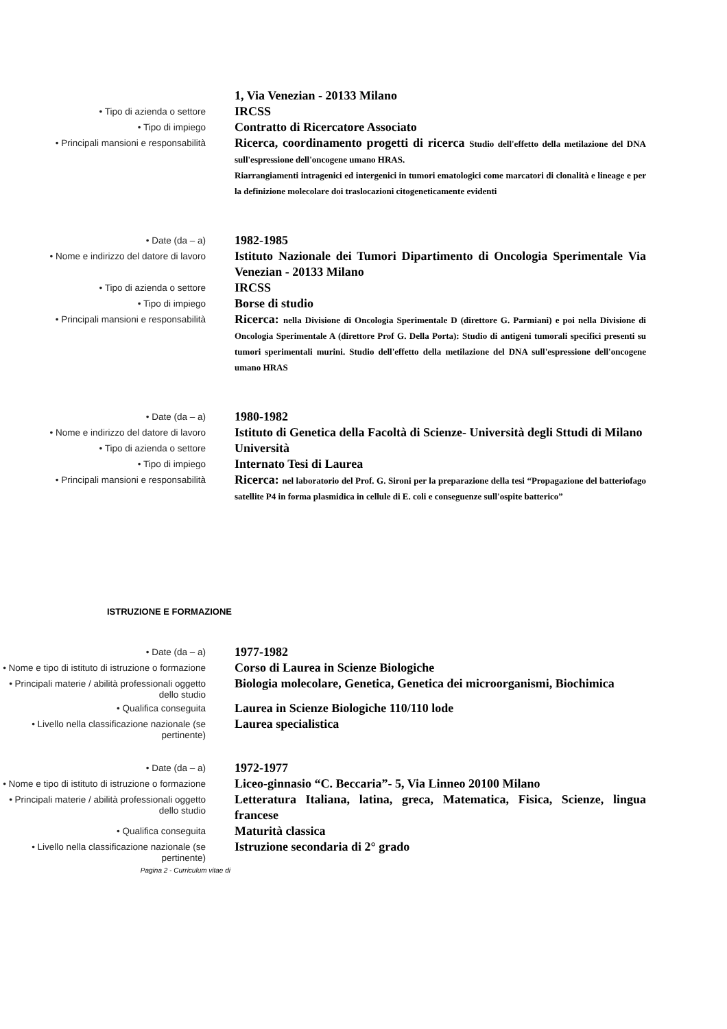1, Via Venezian - 20133 Milano
• Tipo di azienda o settore
IRCSS
• Tipo di impiego
Contratto di Ricercatore Associato
• Principali mansioni e responsabilità
Ricerca, coordinamento progetti di ricerca Studio dell'effetto della metilazione del DNA sull'espressione dell'oncogene umano HRAS.
Riarrangiamenti intragenici ed intergenici in tumori ematologici come marcatori di clonalità e lineage e per la definizione molecolare doi traslocazioni citogeneticamente evidenti
• Date (da – a)
1982-1985
• Nome e indirizzo del datore di lavoro
Istituto Nazionale dei Tumori Dipartimento di Oncologia Sperimentale Via Venezian - 20133 Milano
• Tipo di azienda o settore
IRCSS
• Tipo di impiego
Borse di studio
• Principali mansioni e responsabilità
Ricerca: nella Divisione di Oncologia Sperimentale D (direttore G. Parmiani) e poi nella Divisione di Oncologia Sperimentale A (direttore Prof G. Della Porta): Studio di antigeni tumorali specifici presenti su tumori sperimentali murini. Studio dell'effetto della metilazione del DNA sull'espressione dell'oncogene umano HRAS
• Date (da – a)
1980-1982
• Nome e indirizzo del datore di lavoro
Istituto di Genetica della Facoltà di Scienze- Università degli Sttudi di Milano
• Tipo di azienda o settore
Università
• Tipo di impiego
Internato Tesi di Laurea
• Principali mansioni e responsabilità
Ricerca: nel laboratorio del Prof. G. Sironi per la preparazione della tesi “Propagazione del batteriofago satellite P4 in forma plasmidica in cellule di E. coli e conseguenze sull'ospite batterico”
ISTRUZIONE E FORMAZIONE
• Date (da – a)
1977-1982
• Nome e tipo di istituto di istruzione o formazione
Corso di Laurea in Scienze Biologiche
• Principali materie / abilità professionali oggetto dello studio
Biologia molecolare, Genetica, Genetica dei microorganismi, Biochimica
• Qualifica conseguita
Laurea in Scienze Biologiche 110/110 lode
• Livello nella classificazione nazionale (se pertinente)
Laurea specialistica
• Date (da – a)
1972-1977
• Nome e tipo di istituto di istruzione o formazione
Liceo-ginnasio “C. Beccaria”- 5, Via Linneo 20100 Milano
• Principali materie / abilità professionali oggetto dello studio
Letteratura Italiana, latina, greca, Matematica, Fisica, Scienze, lingua francese
• Qualifica conseguita
Maturità classica
• Livello nella classificazione nazionale (se pertinente)
Istruzione secondaria di 2° grado
Pagina 2 - Curriculum vitae di